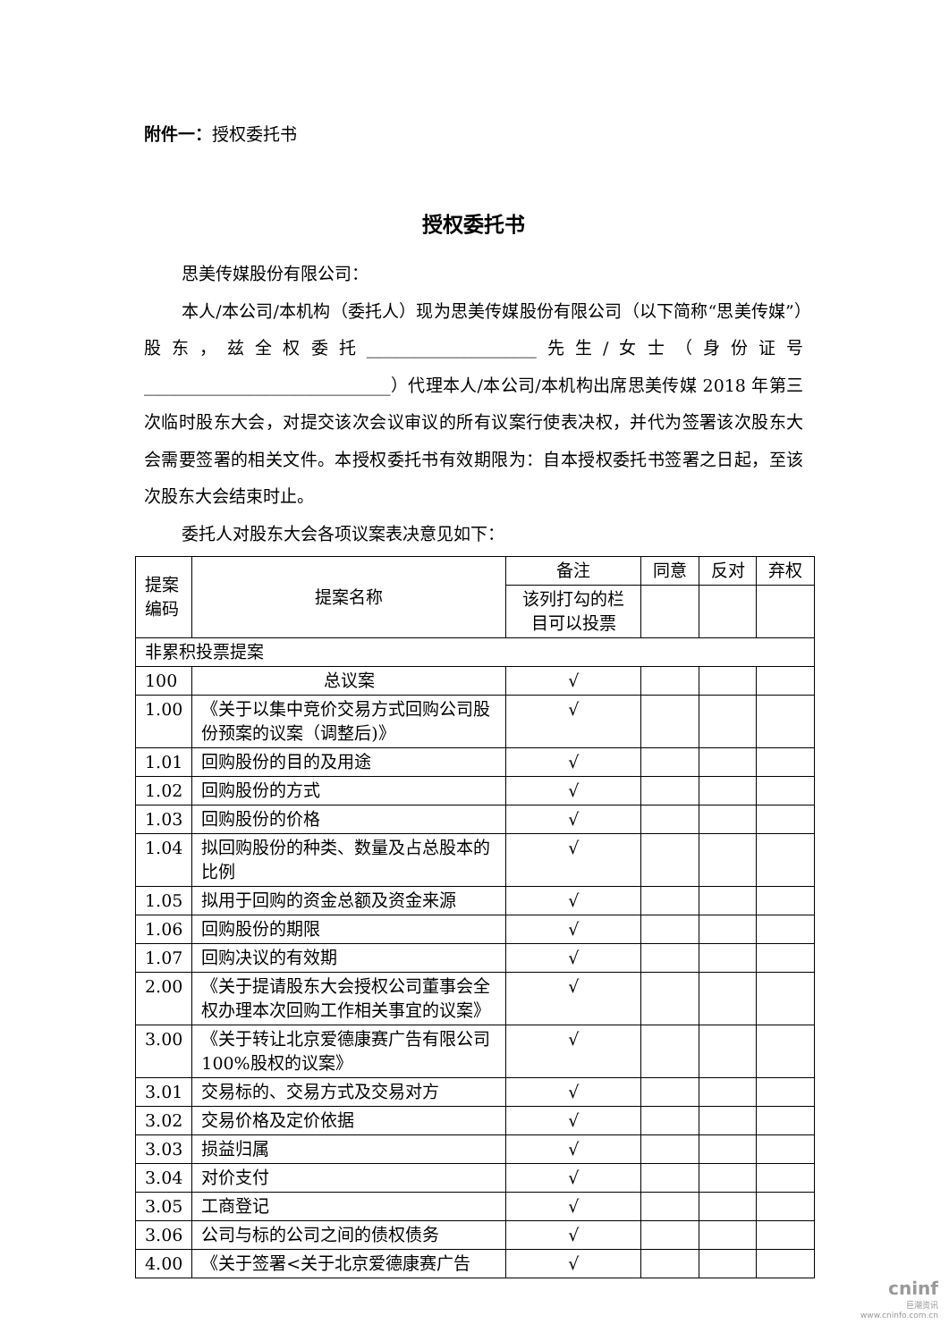附件一：授权委托书
授权委托书
思美传媒股份有限公司：
本人/本公司/本机构（委托人）现为思美传媒股份有限公司（以下简称“思美传媒”）股东，兹全权委托____________________先生/女士（身份证号_____________________________）代理本人/本公司/本机构出席思美传媒 2018 年第三次临时股东大会，对提交该次会议审议的所有议案行使表决权，并代为签署该次股东大会需要签署的相关文件。本授权委托书有效期限为：自本授权委托书签署之日起，至该次股东大会结束时止。
委托人对股东大会各项议案表决意见如下：
| 提案编码 | 提案名称 | 备注 | 同意 | 反对 | 弃权 |
| | | 该列打勾的栏目可以投票 | | | |
| 非累积投票提案 | | | | | |
| 100 | 总议案 | √ | | | |
| 1.00 | 《关于以集中竞价交易方式回购公司股份预案的议案（调整后)》 | √ | | | |
| 1.01 | 回购股份的目的及用途 | √ | | | |
| 1.02 | 回购股份的方式 | √ | | | |
| 1.03 | 回购股份的价格 | √ | | | |
| 1.04 | 拟回购股份的种类、数量及占总股本的比例 | √ | | | |
| 1.05 | 拟用于回购的资金总额及资金来源 | √ | | | |
| 1.06 | 回购股份的期限 | √ | | | |
| 1.07 | 回购决议的有效期 | √ | | | |
| 2.00 | 《关于提请股东大会授权公司董事会全权办理本次回购工作相关事宜的议案》 | √ | | | |
| 3.00 | 《关于转让北京爱德康赛广告有限公司 100%股权的议案》 | √ | | | |
| 3.01 | 交易标的、交易方式及交易对方 | √ | | | |
| 3.02 | 交易价格及定价依据 | √ | | | |
| 3.03 | 损益归属 | √ | | | |
| 3.04 | 对价支付 | √ | | | |
| 3.05 | 工商登记 | √ | | | |
| 3.06 | 公司与标的公司之间的债权债务 | √ | | | |
| 4.00 | 《关于签署<关于北京爱德康赛广告 | √ | | | |
cninf
巨潮资讯
www.cninfo.com.cn